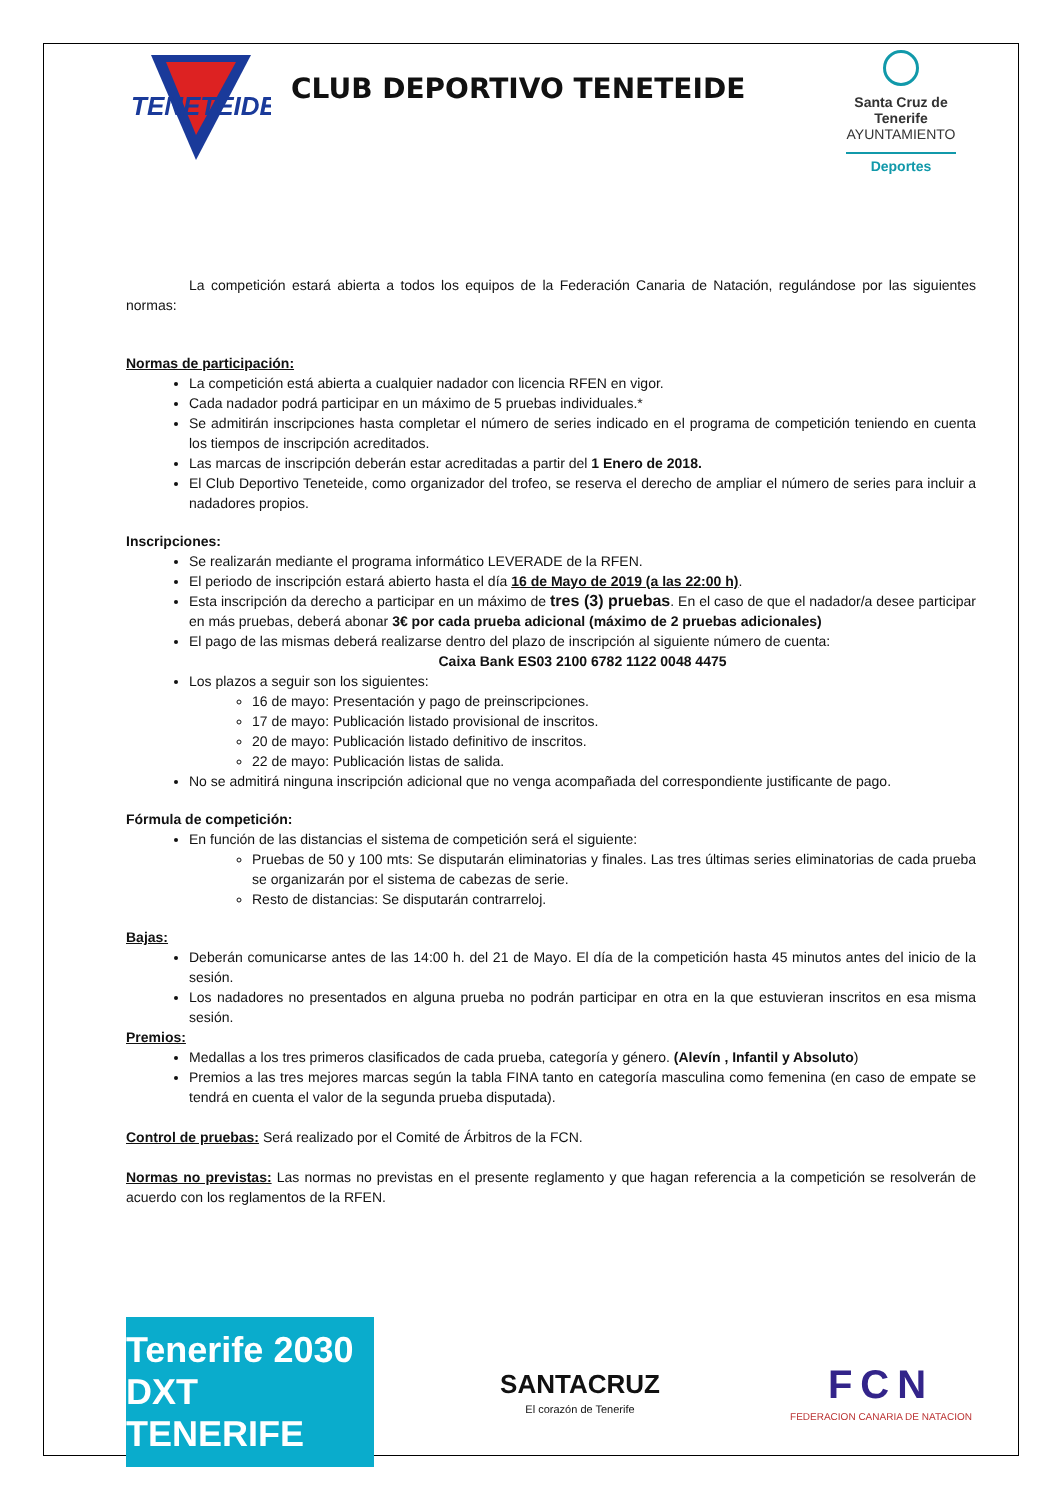TENETEIDE
CLUB DEPORTIVO TENETEIDE
Santa Cruz de Tenerife
AYUNTAMIENTO
Deportes
La competición estará abierta a todos los equipos de la Federación Canaria de Natación, regulándose por las siguientes normas:
Normas de participación:
La competición está abierta a cualquier nadador con licencia RFEN en vigor.
Cada nadador podrá participar en un máximo de 5 pruebas individuales.*
Se admitirán inscripciones hasta completar el número de series indicado en el programa de competición teniendo en cuenta los tiempos de inscripción acreditados.
Las marcas de inscripción deberán estar acreditadas a partir del 1 Enero de 2018.
El Club Deportivo Teneteide, como organizador del trofeo, se reserva el derecho de ampliar el número de series para incluir a nadadores propios.
Inscripciones:
Se realizarán mediante el programa informático LEVERADE de la RFEN.
El periodo de inscripción estará abierto hasta el día 16 de Mayo de 2019 (a las 22:00 h).
Esta inscripción da derecho a participar en un máximo de tres (3) pruebas. En el caso de que el nadador/a desee participar en más pruebas, deberá abonar 3€ por cada prueba adicional (máximo de 2 pruebas adicionales)
El pago de las mismas deberá realizarse dentro del plazo de inscripción al siguiente número de cuenta:
Caixa Bank ES03 2100 6782 1122 0048 4475
Los plazos a seguir son los siguientes:
16 de mayo: Presentación y pago de preinscripciones.
17 de mayo: Publicación listado provisional de inscritos.
20 de mayo: Publicación listado definitivo de inscritos.
22 de mayo: Publicación listas de salida.
No se admitirá ninguna inscripción adicional que no venga acompañada del correspondiente justificante de pago.
Fórmula de competición:
En función de las distancias el sistema de competición será el siguiente:
Pruebas de 50 y 100 mts: Se disputarán eliminatorias y finales. Las tres últimas series eliminatorias de cada prueba se organizarán por el sistema de cabezas de serie.
Resto de distancias: Se disputarán contrarreloj.
Bajas:
Deberán comunicarse antes de las 14:00 h. del 21 de Mayo. El día de la competición hasta 45 minutos antes del inicio de la sesión.
Los nadadores no presentados en alguna prueba no podrán participar en otra en la que estuvieran inscritos en esa misma sesión.
Premios:
Medallas a los tres primeros clasificados de cada prueba, categoría y género. (Alevín , Infantil y Absoluto)
Premios a las tres mejores marcas según la tabla FINA tanto en categoría masculina como femenina (en caso de empate se tendrá en cuenta el valor de la segunda prueba disputada).
Control de pruebas: Será realizado por el Comité de Árbitros de la FCN.
Normas no previstas: Las normas no previstas en el presente reglamento y que hagan referencia a la competición se resolverán de acuerdo con los reglamentos de la RFEN.
Tenerife 2030 DXT TENERIFE
SANTACRUZ
El corazón de Tenerife
FCN
FEDERACION CANARIA DE NATACION